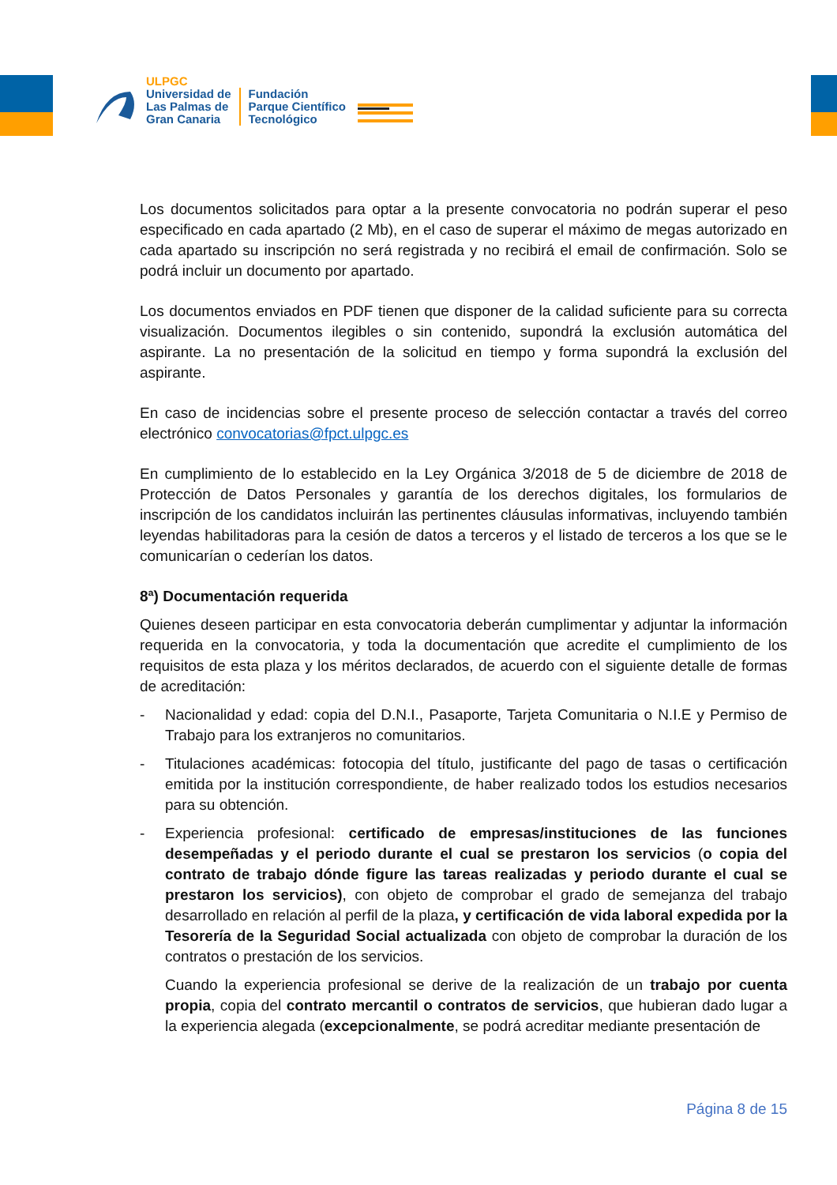ULPGC
Universidad de
Las Palmas de
Gran Canaria
Fundación
Parque Científico
Tecnológico
Los documentos solicitados para optar a la presente convocatoria no podrán superar el peso especificado en cada apartado (2 Mb), en el caso de superar el máximo de megas autorizado en cada apartado su inscripción no será registrada y no recibirá el email de confirmación. Solo se podrá incluir un documento por apartado.
Los documentos enviados en PDF tienen que disponer de la calidad suficiente para su correcta visualización. Documentos ilegibles o sin contenido, supondrá la exclusión automática del aspirante. La no presentación de la solicitud en tiempo y forma supondrá la exclusión del aspirante.
En caso de incidencias sobre el presente proceso de selección contactar a través del correo electrónico convocatorias@fpct.ulpgc.es
En cumplimiento de lo establecido en la Ley Orgánica 3/2018 de 5 de diciembre de 2018 de Protección de Datos Personales y garantía de los derechos digitales, los formularios de inscripción de los candidatos incluirán las pertinentes cláusulas informativas, incluyendo también leyendas habilitadoras para la cesión de datos a terceros y el listado de terceros a los que se le comunicarían o cederían los datos.
8ª) Documentación requerida
Quienes deseen participar en esta convocatoria deberán cumplimentar y adjuntar la información requerida en la convocatoria, y toda la documentación que acredite el cumplimiento de los requisitos de esta plaza y los méritos declarados, de acuerdo con el siguiente detalle de formas de acreditación:
- Nacionalidad y edad: copia del D.N.I., Pasaporte, Tarjeta Comunitaria o N.I.E y Permiso de Trabajo para los extranjeros no comunitarios.
- Titulaciones académicas: fotocopia del título, justificante del pago de tasas o certificación emitida por la institución correspondiente, de haber realizado todos los estudios necesarios para su obtención.
- Experiencia profesional: certificado de empresas/instituciones de las funciones desempeñadas y el periodo durante el cual se prestaron los servicios (o copia del contrato de trabajo dónde figure las tareas realizadas y periodo durante el cual se prestaron los servicios), con objeto de comprobar el grado de semejanza del trabajo desarrollado en relación al perfil de la plaza, y certificación de vida laboral expedida por la Tesorería de la Seguridad Social actualizada con objeto de comprobar la duración de los contratos o prestación de los servicios.
Cuando la experiencia profesional se derive de la realización de un trabajo por cuenta propia, copia del contrato mercantil o contratos de servicios, que hubieran dado lugar a la experiencia alegada (excepcionalmente, se podrá acreditar mediante presentación de
Página 8 de 15